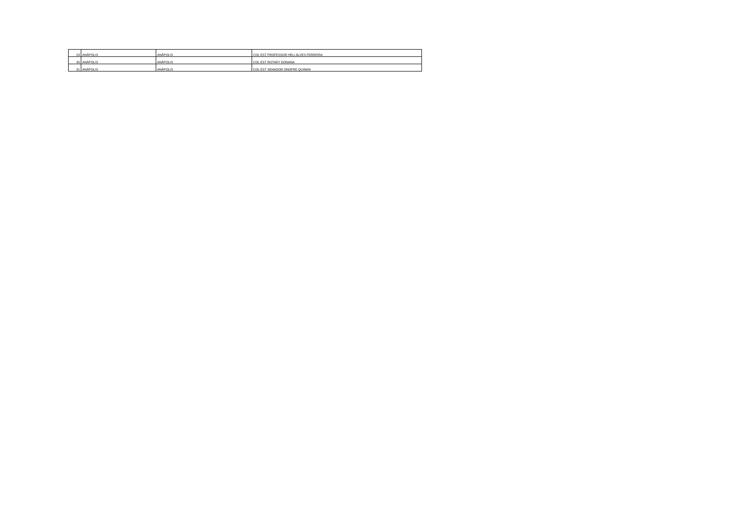| 29 | ANÁPOLIS | ANÁPOLIS | COL EST PROFESSOR HELI ALVES FERREIRA |
| 30 | ANÁPOLIS | ANÁPOLIS | COL EST ROTARY DONANA |
| 31 | ANÁPOLIS | ANÁPOLIS | COL EST SENADOR ONOFRE QUINAN |